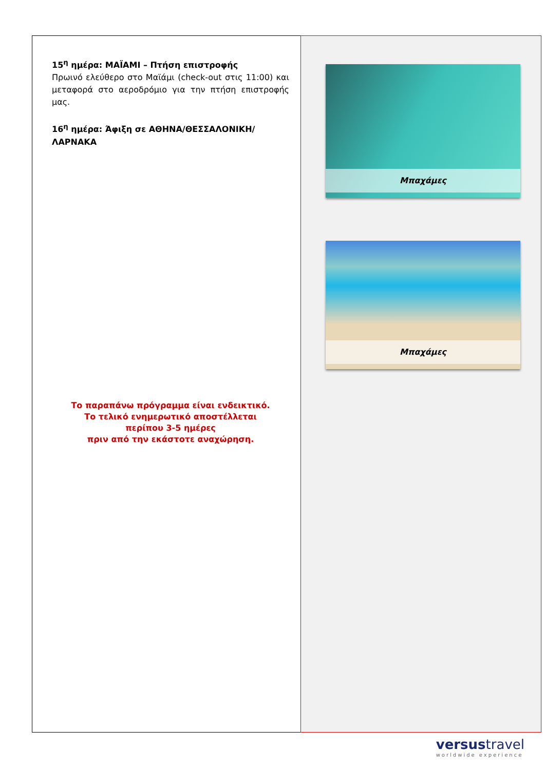15<sup>η</sup> ημέρα: ΜΑΪΑΜΙ – Πτήση επιστροφής
Πρωινό ελεύθερο στο Μαϊάμι (check-out στις 11:00) και μεταφορά στο αεροδρόμιο για την πτήση επιστροφής μας.
16<sup>η</sup> ημέρα: Άφιξη σε ΑΘΗΝΑ/ΘΕΣΣΑΛΟΝΙΚΗ/ ΛΑΡΝΑΚΑ
Το παραπάνω πρόγραμμα είναι ενδεικτικό.
Το τελικό ενημερωτικό αποστέλλεται
περίπου 3-5 ημέρες
πριν από την εκάστοτε αναχώρηση.
Μπαχάμες
Μπαχάμες
versustravel
worldwide experience